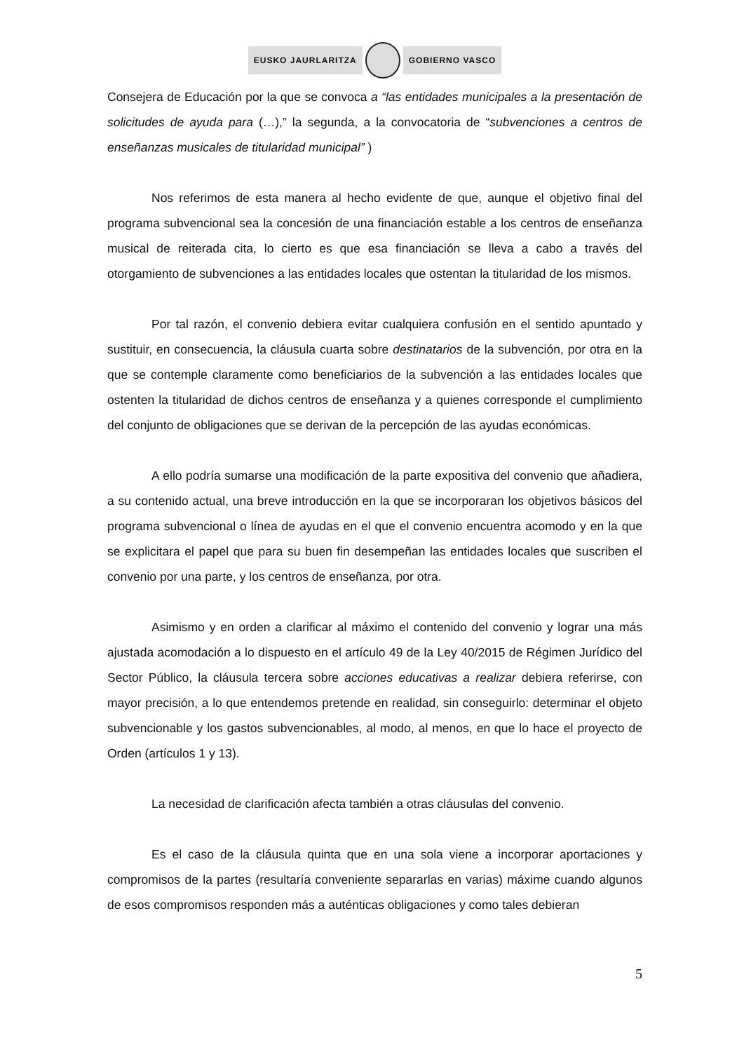EUSKO JAURLARITZA GOBIERNO VASCO
Consejera de Educación por la que se convoca a “las entidades municipales a la presentación de solicitudes de ayuda para (…),” la segunda, a la convocatoria de “subvenciones a centros de enseñanzas musicales de titularidad municipal” )
Nos referimos de esta manera al hecho evidente de que, aunque el objetivo final del programa subvencional sea la concesión de una financiación estable a los centros de enseñanza musical de reiterada cita, lo cierto es que esa financiación se lleva a cabo a través del otorgamiento de subvenciones a las entidades locales que ostentan la titularidad de los mismos.
Por tal razón, el convenio debiera evitar cualquiera confusión en el sentido apuntado y sustituir, en consecuencia, la cláusula cuarta sobre destinatarios de la subvención, por otra en la que se contemple claramente como beneficiarios de la subvención a las entidades locales que ostenten la titularidad de dichos centros de enseñanza y a quienes corresponde el cumplimiento del conjunto de obligaciones que se derivan de la percepción de las ayudas económicas.
A ello podría sumarse una modificación de la parte expositiva del convenio que añadiera, a su contenido actual, una breve introducción en la que se incorporaran los objetivos básicos del programa subvencional o línea de ayudas en el que el convenio encuentra acomodo y en la que se explicitara el papel que para su buen fin desempeñan las entidades locales que suscriben el convenio por una parte, y los centros de enseñanza, por otra.
Asimismo y en orden a clarificar al máximo el contenido del convenio y lograr una más ajustada acomodación a lo dispuesto en el artículo 49 de la Ley 40/2015 de Régimen Jurídico del Sector Público, la cláusula tercera sobre acciones educativas a realizar debiera referirse, con mayor precisión, a lo que entendemos pretende en realidad, sin conseguirlo: determinar el objeto subvencionable y los gastos subvencionables, al modo, al menos, en que lo hace el proyecto de Orden (artículos 1 y 13).
La necesidad de clarificación afecta también a otras cláusulas del convenio.
Es el caso de la cláusula quinta que en una sola viene a incorporar aportaciones y compromisos de la partes (resultaría conveniente separarlas en varias) máxime cuando algunos de esos compromisos responden más a auténticas obligaciones y como tales debieran
5